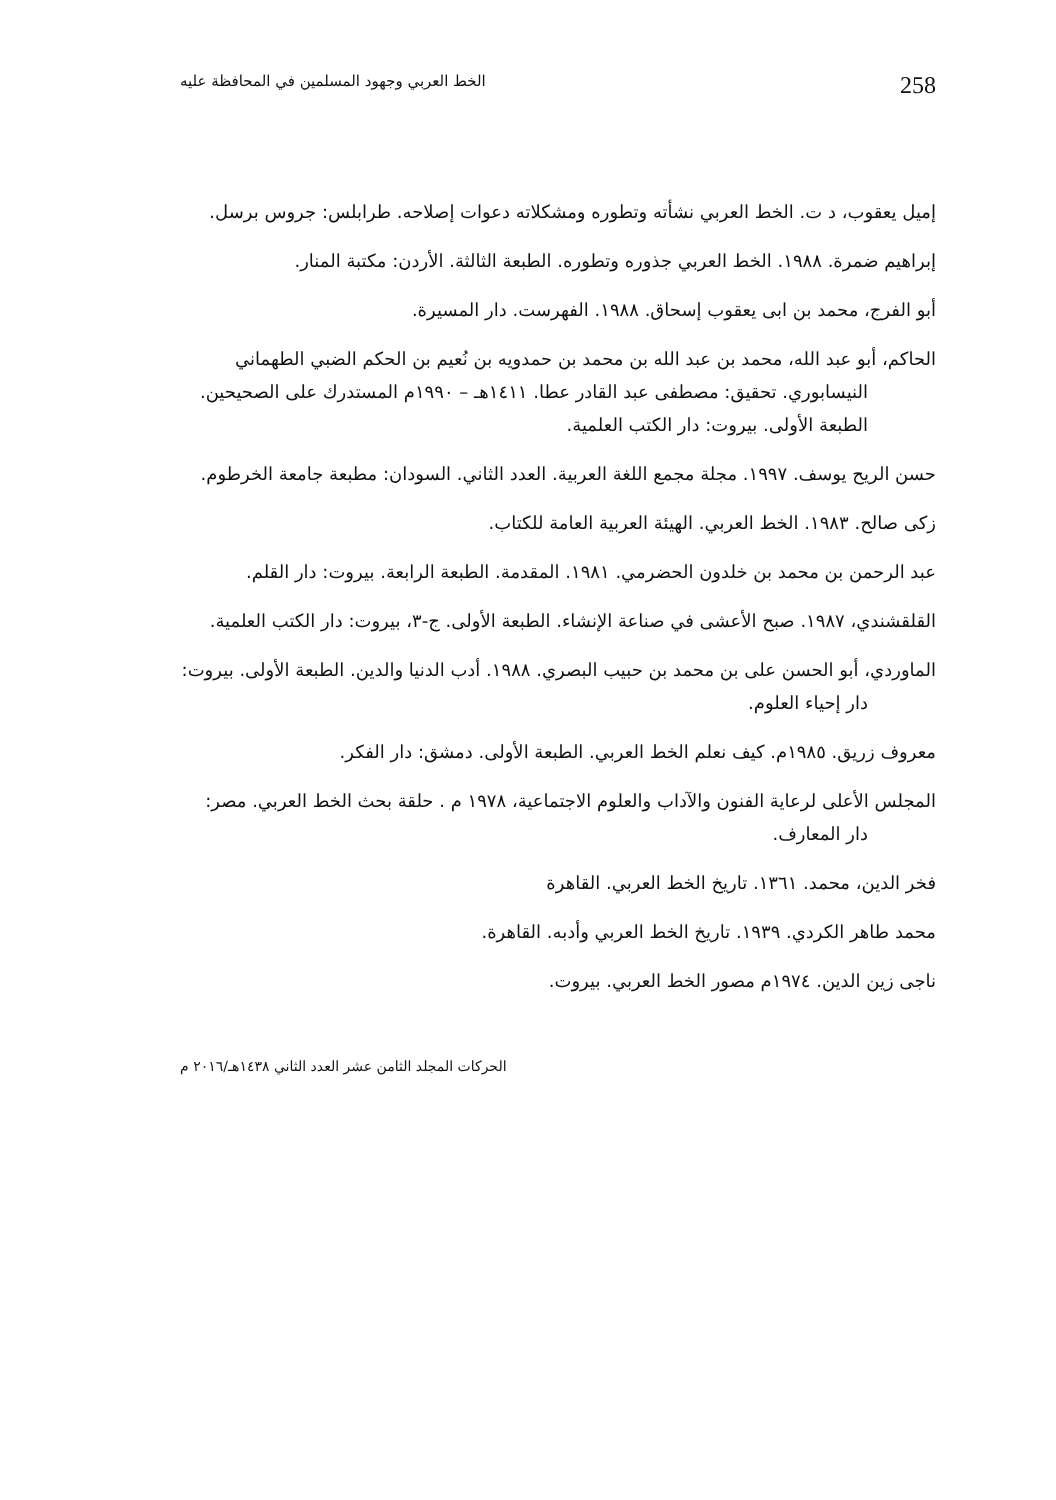258 الخط العربي وجهود المسلمين في المحافظة عليه
إميل يعقوب، د ت. الخط العربي نشأته وتطوره ومشكلاته دعوات إصلاحه. طرابلس: جروس برسل.
إبراهيم ضمرة. ١٩٨٨. الخط العربي جذوره وتطوره. الطبعة الثالثة. الأردن: مكتبة المنار.
أبو الفرج، محمد بن ابى يعقوب إسحاق. ١٩٨٨. الفهرست. دار المسيرة.
الحاكم، أبو عبد الله، محمد بن عبد الله بن محمد بن حمدويه بن نُعيم بن الحكم الضبي الطهماني النيسابوري. تحقيق: مصطفى عبد القادر عطا. ١٤١١هـ – ١٩٩٠م المستدرك على الصحيحين. الطبعة الأولى. بيروت: دار الكتب العلمية.
حسن الريح يوسف. ١٩٩٧. مجلة مجمع اللغة العربية. العدد الثاني. السودان: مطبعة جامعة الخرطوم.
زكى صالح. ١٩٨٣. الخط العربي. الهيئة العربية العامة للكتاب.
عبد الرحمن بن محمد بن خلدون الحضرمي. ١٩٨١. المقدمة. الطبعة الرابعة. بيروت: دار القلم.
القلقشندي، ١٩٨٧. صبح الأعشى في صناعة الإنشاء. الطبعة الأولى. ج-٣، بيروت: دار الكتب العلمية.
الماوردي، أبو الحسن على بن محمد بن حبيب البصري. ١٩٨٨. أدب الدنيا والدين. الطبعة الأولى. بيروت: دار إحياء العلوم.
معروف زريق. ١٩٨٥م. كيف نعلم الخط العربي. الطبعة الأولى. دمشق: دار الفكر.
المجلس الأعلى لرعاية الفنون والآداب والعلوم الاجتماعية، ١٩٧٨ م . حلقة بحث الخط العربي. مصر: دار المعارف.
فخر الدين، محمد. ١٣٦١. تاريخ الخط العربي. القاهرة
محمد طاهر الكردي. ١٩٣٩. تاريخ الخط العربي وأدبه. القاهرة.
ناجى زين الدين. ١٩٧٤م مصور الخط العربي. بيروت.
الحركات المجلد الثامن عشر العدد الثاني ١٤٣٨هـ/٢٠١٦ م